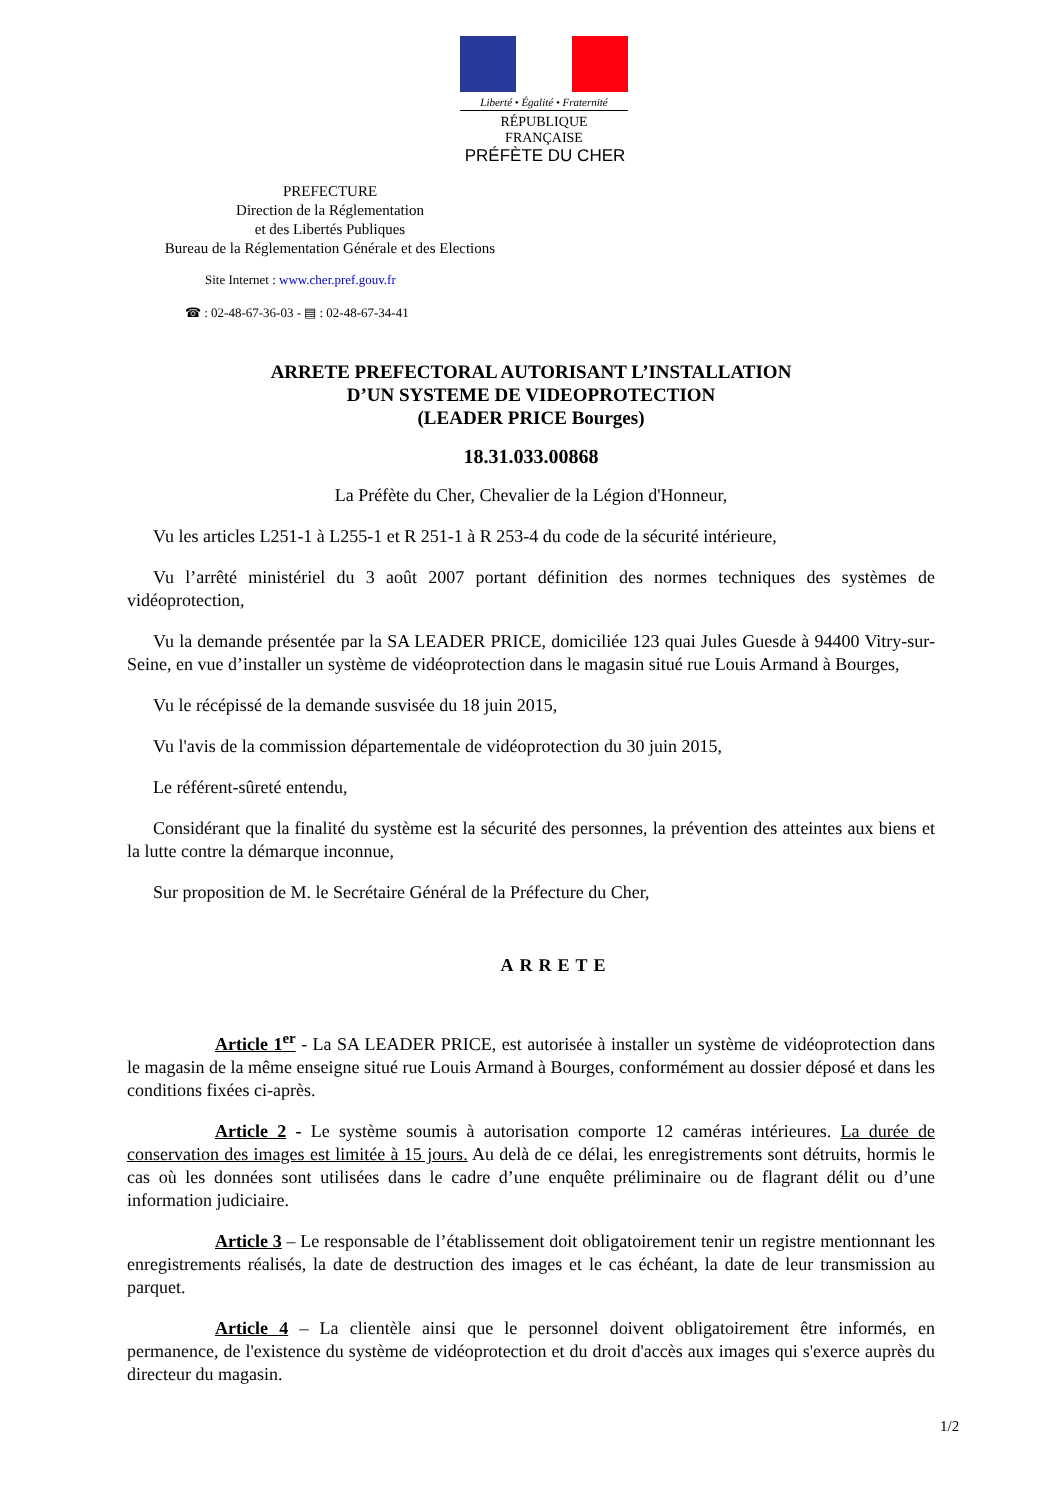Liberté • Égalité • Fraternité
RÉPUBLIQUE FRANÇAISE
PRÉFÈTE DU CHER
PREFECTURE
Direction de la Réglementation
et des Libertés Publiques
Bureau de la Réglementation Générale et des Elections
Site Internet : www.cher.pref.gouv.fr
☎ : 02-48-67-36-03 - ▤ : 02-48-67-34-41
ARRETE PREFECTORAL AUTORISANT L’INSTALLATION
D’UN SYSTEME DE VIDEOPROTECTION
(LEADER PRICE Bourges)
18.31.033.00868
La Préfète du Cher, Chevalier de la Légion d'Honneur,
Vu les articles L251-1 à L255-1 et R 251-1 à R 253-4 du code de la sécurité intérieure,
Vu l’arrêté ministériel du 3 août 2007 portant définition des normes techniques des systèmes de vidéoprotection,
Vu la demande présentée par la SA LEADER PRICE, domiciliée 123 quai Jules Guesde à 94400 Vitry-sur-Seine, en vue d’installer un système de vidéoprotection dans le magasin situé rue Louis Armand à Bourges,
Vu le récépissé de la demande susvisée du 18 juin 2015,
Vu l'avis de la commission départementale de vidéoprotection du 30 juin 2015,
Le référent-sûreté entendu,
Considérant que la finalité du système est la sécurité des personnes, la prévention des atteintes aux biens et la lutte contre la démarque inconnue,
Sur proposition de M. le Secrétaire Général de la Préfecture du Cher,
ARRETE
Article 1<sup>er</sup> - La SA LEADER PRICE, est autorisée à installer un système de vidéoprotection dans le magasin de la même enseigne situé rue Louis Armand à Bourges, conformément au dossier déposé et dans les conditions fixées ci-après.
Article 2 - Le système soumis à autorisation comporte 12 caméras intérieures. La durée de conservation des images est limitée à 15 jours. Au delà de ce délai, les enregistrements sont détruits, hormis le cas où les données sont utilisées dans le cadre d’une enquête préliminaire ou de flagrant délit ou d’une information judiciaire.
Article 3 – Le responsable de l’établissement doit obligatoirement tenir un registre mentionnant les enregistrements réalisés, la date de destruction des images et le cas échéant, la date de leur transmission au parquet.
Article 4 – La clientèle ainsi que le personnel doivent obligatoirement être informés, en permanence, de l'existence du système de vidéoprotection et du droit d'accès aux images qui s'exerce auprès du directeur du magasin.
1/2